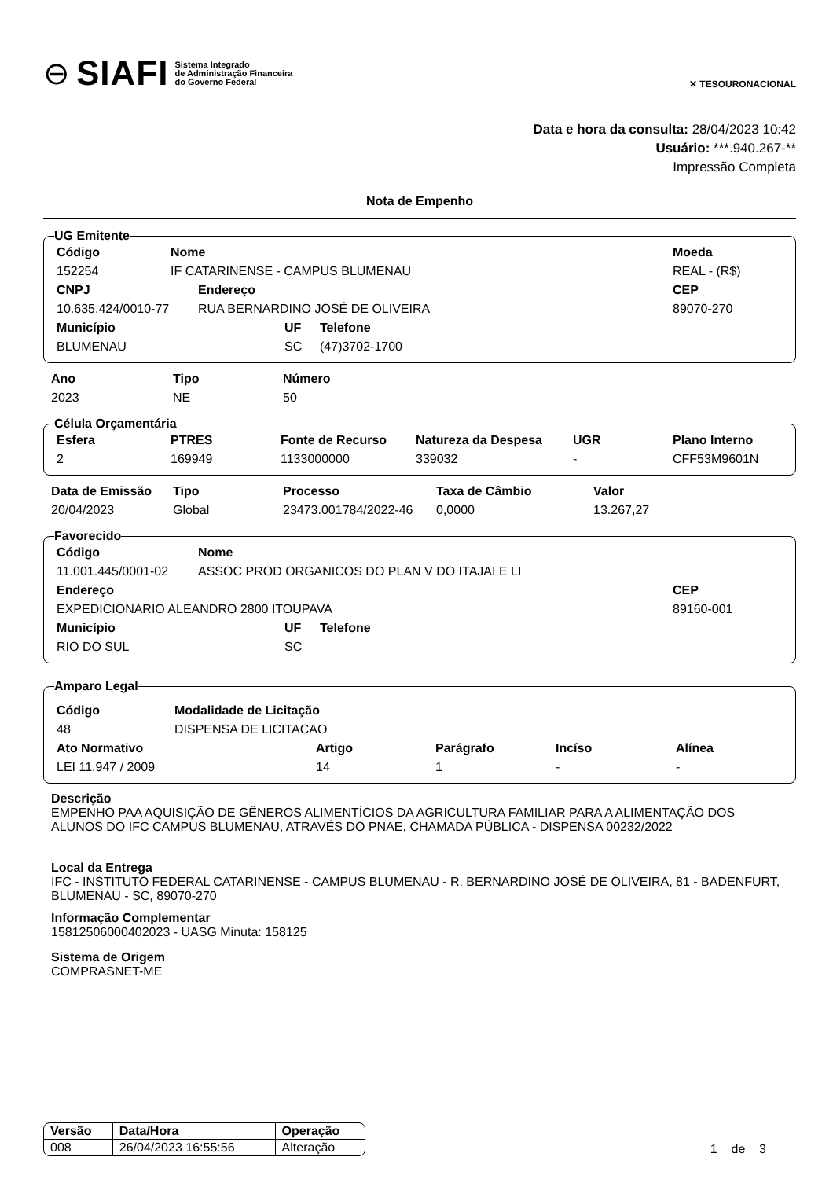⊖ SIAFI Sistema Integrado
de Administração Financeira
do Governo Federal
✕ TESOURONACIONAL
Data e hora da consulta: 28/04/2023 10:42
Usuário: ***.940.267-**
Impressão Completa
Nota de Empenho
UG Emitente
| Código | Nome | Moeda |
| --- | --- | --- |
| 152254 | IF CATARINENSE - CAMPUS BLUMENAU | REAL - (R$) |
| CNPJ | Endereço | CEP |
| --- | --- | --- |
| 10.635.424/0010-77 | RUA BERNARDINO JOSÉ DE OLIVEIRA | 89070-270 |
| Município | UF | Telefone |
| --- | --- | --- |
| BLUMENAU | SC | (47)3702-1700 |
| Ano | Tipo | Número |
| --- | --- | --- |
| 2023 | NE | 50 |
Célula Orçamentária
| Esfera | PTRES | Fonte de Recurso | Natureza da Despesa | UGR | Plano Interno |
| --- | --- | --- | --- | --- | --- |
| 2 | 169949 | 1133000000 | 339032 | - | CFF53M9601N |
| Data de Emissão | Tipo | Processo | Taxa de Câmbio | Valor |
| --- | --- | --- | --- | --- |
| 20/04/2023 | Global | 23473.001784/2022-46 | 0,0000 | 13.267,27 |
Favorecido
| Código | Nome |
| --- | --- |
| 11.001.445/0001-02 | ASSOC PROD ORGANICOS DO PLAN V DO ITAJAI E LI |
| Endereço | CEP |
| --- | --- |
| EXPEDICIONARIO ALEANDRO 2800 ITOUPAVA | 89160-001 |
| Município | UF | Telefone |
| --- | --- | --- |
| RIO DO SUL | SC | |
Amparo Legal
| Código | Modalidade de Licitação |
| --- | --- |
| 48 | DISPENSA DE LICITACAO |
| Ato Normativo | Artigo | Parágrafo | Incíso | Alínea |
| --- | --- | --- | --- | --- |
| LEI 11.947 / 2009 | 14 | 1 | - | - |
Descrição
EMPENHO PAA AQUISIÇÃO DE GÊNEROS ALIMENTÍCIOS DA AGRICULTURA FAMILIAR PARA A ALIMENTAÇÃO DOS ALUNOS DO IFC CAMPUS BLUMENAU, ATRAVÉS DO PNAE, CHAMADA PÚBLICA - DISPENSA 00232/2022
Local da Entrega
IFC - INSTITUTO FEDERAL CATARINENSE - CAMPUS BLUMENAU - R. BERNARDINO JOSÉ DE OLIVEIRA, 81 - BADENFURT, BLUMENAU - SC, 89070-270
Informação Complementar
15812506000402023 - UASG Minuta: 158125
Sistema de Origem
COMPRASNET-ME
| Versão | Data/Hora | Operação |
| --- | --- | --- |
| 008 | 26/04/2023 16:55:56 | Alteração |
1 de 3